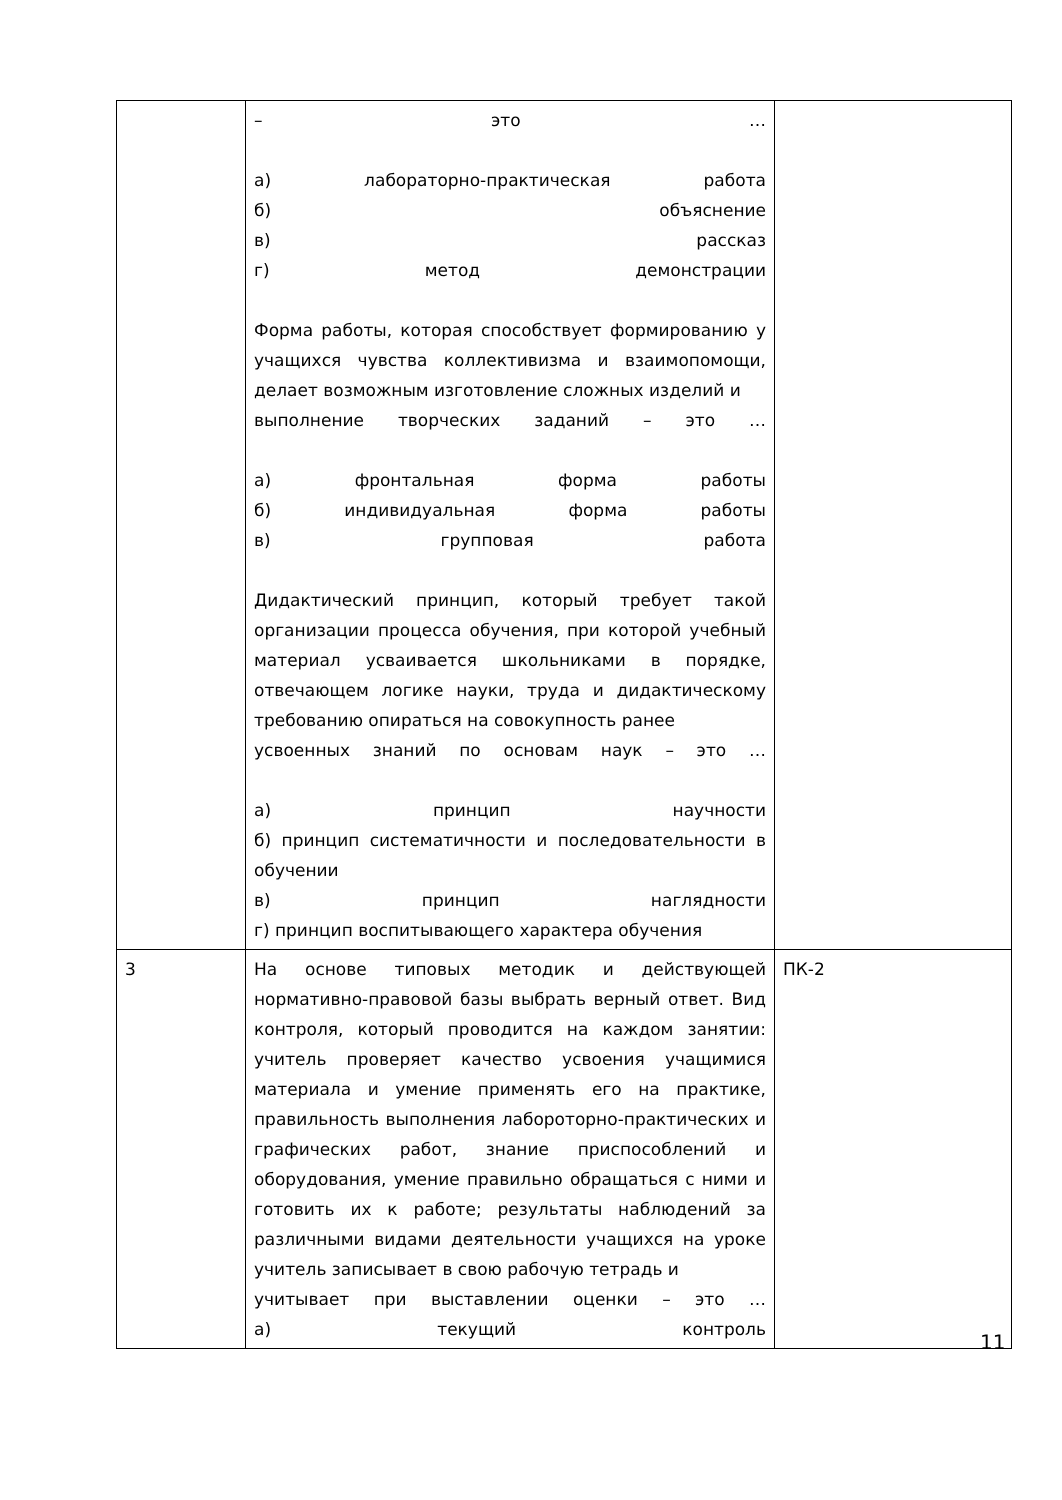| | – это … а) лабораторно-практическая работа б) объяснение в) рассказ г) метод демонстрации Форма работы, которая способствует формированию у учащихся чувства коллективизма и взаимопомощи, делает возможным изготовление сложных изделий и выполнение творческих заданий – это … а) фронтальная форма работы б) индивидуальная форма работы в) групповая работа Дидактический принцип, который требует такой организации процесса обучения, при которой учебный материал усваивается школьниками в порядке, отвечающем логике науки, труда и дидактическому требованию опираться на совокупность ранее усвоенных знаний по основам наук – это … а) принцип научности б) принцип систематичности и последовательности в обучении в) принцип наглядности г) принцип воспитывающего характера обучения | |
| 3 | На основе типовых методик и действующей нормативно-правовой базы выбрать верный ответ. Вид контроля, который проводится на каждом занятии: учитель проверяет качество усвоения учащимися материала и умение применять его на практике, правильность выполнения лабороторно-практических и графических работ, знание приспособлений и оборудования, умение правильно обращаться с ними и готовить их к работе; результаты наблюдений за различными видами деятельности учащихся на уроке учитель записывает в свою рабочую тетрадь и учитывает при выставлении оценки – это … а) текущий контроль | ПК-2 |
11